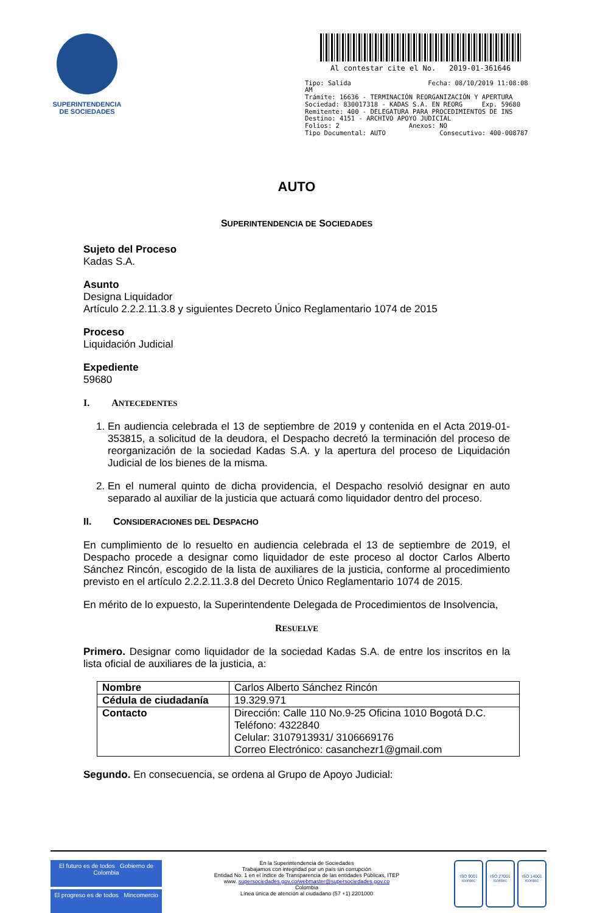SUPERINTENDENCIA
DE SOCIEDADES
Al contestar cite el No. 2019-01-361646
Tipo: Salida Fecha: 08/10/2019 11:08:08 AM
Trámite: 16636 - TERMINACIÓN REORGANIZACIÓN Y APERTURA
Sociedad: 830017318 - KADAS S.A. EN REORG Exp. 59680
Remitente: 400 - DELEGATURA PARA PROCEDIMIENTOS DE INS
Destino: 4151 - ARCHIVO APOYO JUDICIAL
Folios: 2 Anexos: NO
Tipo Documental: AUTO Consecutivo: 400-008787
AUTO
SUPERINTENDENCIA DE SOCIEDADES
Sujeto del Proceso
Kadas S.A.
Asunto
Designa Liquidador
Artículo 2.2.2.11.3.8 y siguientes Decreto Único Reglamentario 1074 de 2015
Proceso
Liquidación Judicial
Expediente
59680
I. ANTECEDENTES
1. En audiencia celebrada el 13 de septiembre de 2019 y contenida en el Acta 2019-01-353815, a solicitud de la deudora, el Despacho decretó la terminación del proceso de reorganización de la sociedad Kadas S.A. y la apertura del proceso de Liquidación Judicial de los bienes de la misma.
2. En el numeral quinto de dicha providencia, el Despacho resolvió designar en auto separado al auxiliar de la justicia que actuará como liquidador dentro del proceso.
II. CONSIDERACIONES DEL DESPACHO
En cumplimiento de lo resuelto en audiencia celebrada el 13 de septiembre de 2019, el Despacho procede a designar como liquidador de este proceso al doctor Carlos Alberto Sánchez Rincón, escogido de la lista de auxiliares de la justicia, conforme al procedimiento previsto en el artículo 2.2.2.11.3.8 del Decreto Único Reglamentario 1074 de 2015.
En mérito de lo expuesto, la Superintendente Delegada de Procedimientos de Insolvencia,
RESUELVE
Primero. Designar como liquidador de la sociedad Kadas S.A. de entre los inscritos en la lista oficial de auxiliares de la justicia, a:
| Nombre | Carlos Alberto Sánchez Rincón |
| Cédula de ciudadanía | 19.329.971 |
| Contacto | Dirección: Calle 110 No.9-25 Oficina 1010 Bogotá D.C. Teléfono: 4322840 Celular: 3107913931/ 3106669176 Correo Electrónico: casanchezr1@gmail.com |
Segundo. En consecuencia, se ordena al Grupo de Apoyo Judicial:
El futuro es de todos Gobierno de Colombia
El progreso es de todos Mincomercio
En la Superintendencia de Sociedades
Trabajamos con integridad por un país sin corrupción
Entidad No. 1 en el índice de Transparencia de las entidades Públicas, ITEP
www. supersociedades.gov.co/webmaster@supersociedades.gov.co
Colombia
Línea única de atención al ciudadano (57 +1) 2201000
ISO 9001
icontec
ISO 27001
icontec
ISO 14001
icontec